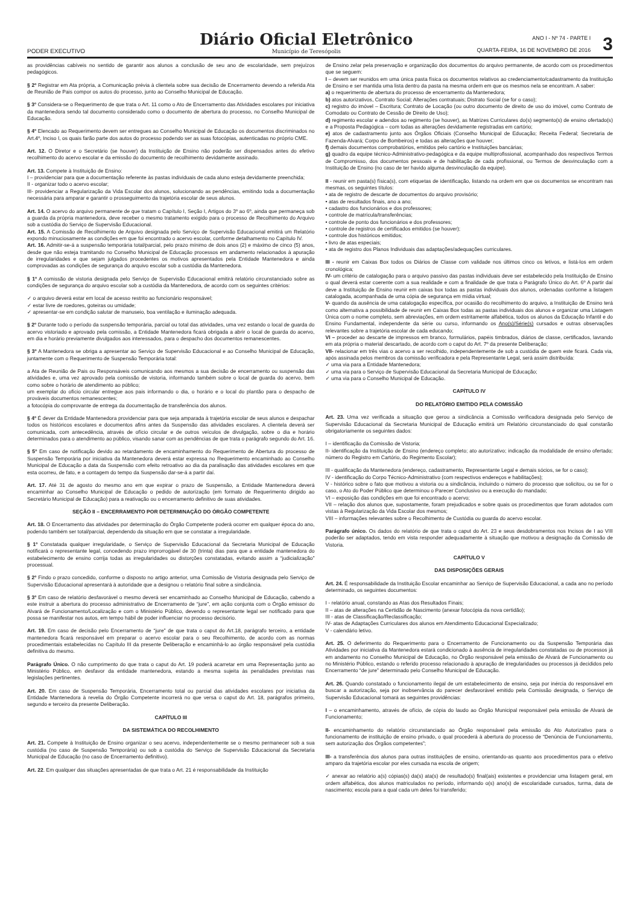PODER EXECUTIVO
Diário Oficial Eletrônico
Município de Teresópolis
ANO I - Nº 74 - PARTE I
QUARTA-FEIRA, 16 DE NOVEMBRO DE 2016
3
as providências cabíveis no sentido de garantir aos alunos a conclusão de seu ano de escolaridade, sem prejuízos pedagógicos.
§ 2º Registrar em Ata própria, a Comunicação prévia à clientela sobre sua decisão de Encerramento devendo a referida Ata de Reunião de Pais compor os autos do processo, junto ao Conselho Municipal de Educação.
§ 3º Considera-se o Requerimento de que trata o Art. 11 como o Ato de Encerramento das Atividades escolares por iniciativa da mantenedora sendo tal documento considerado como o documento de abertura do processo, no Conselho Municipal de Educação.
§ 4º Elencado ao Requerimento devem ser entregues ao Conselho Municipal de Educação os documentos discriminados no Art.4º, Inciso I, os quais farão parte dos autos do processo podendo ser as suas fotocópias, autenticadas no próprio CME.
Art. 12. O Diretor e o Secretário (se houver) da Instituição de Ensino não poderão ser dispensados antes do efetivo recolhimento do acervo escolar e da emissão do documento de recolhimento devidamente assinado.
Art. 13. Compete à Instituição de Ensino:
I – providenciar para que a documentação referente às pastas individuais de cada aluno esteja devidamente preenchida;
II - organizar todo o acervo escolar;
III- providenciar a Regularização da Vida Escolar dos alunos, solucionando as pendências, emitindo toda a documentação necessária para amparar e garantir o prosseguimento da trajetória escolar de seus alunos.
Art. 14. O acervo do arquivo permanente de que tratam o Capítulo I, Seção I, Artigos do 3º ao 6º, ainda que permaneça sob a guarda da própria mantenedora, deve receber o mesmo tratamento exigido para o processo de Recolhimento do Arquivo sob a custódia do Serviço de Supervisão Educacional.
Art. 15. A Comissão de Recolhimento de Arquivo designada pelo Serviço de Supervisão Educacional emitirá um Relatório expondo minuciosamente as condições em que foi encontrado o acervo escolar, conforme detalhamento no Capítulo IV.
Art. 16. Admitir-se-á a suspensão temporária total/parcial, pelo prazo mínimo de dois anos (2) e máximo de cinco (5) anos, desde que não esteja tramitando no Conselho Municipal de Educação processos em andamento relacionados à apuração de irregularidades e que sejam julgados procedentes os motivos apresentados pela Entidade Mantenedora e ainda comprovadas as condições de segurança do arquivo escolar sob a custódia da Mantenedora.
§ 1º A comissão de vistoria designada pelo Serviço de Supervisão Educacional emitirá relatório circunstanciado sobre as condições de segurança do arquivo escolar sob a custódia da Mantenedora, de acordo com os seguintes critérios:
✓ o arquivo deverá estar em local de acesso restrito ao funcionário responsável;
✓ estar livre de roedores, goteiras ou umidade;
✓ apresentar-se em condição salutar de manuseio, boa ventilação e iluminação adequada.
§ 2º Durante todo o período da suspensão temporária, parcial ou total das atividades, uma vez estando o local de guarda do acervo vistoriado e aprovado pela comissão, a Entidade Mantenedora ficará obrigada a abrir o local de guarda do acervo, em dia e horário previamente divulgados aos interessados, para o despacho dos documentos remanescentes.
§ 3º A Mantenedora se obriga a apresentar ao Serviço de Supervisão Educacional e ao Conselho Municipal de Educação, juntamente com o Requerimento de Suspensão Temporária total:
a Ata de Reunião de Pais ou Responsáveis comunicando aos mesmos a sua decisão de encerramento ou suspensão das atividades e, uma vez aprovado pela comissão de vistoria, informando também sobre o local de guarda do acervo, bem como sobre o horário de atendimento ao público;
um exemplar do ofício circular entregue aos pais informando o dia, o horário e o local do plantão para o despacho de prováveis documentos remanescentes;
a fotocópia do comprovante de entrega da documentação de transferência dos alunos.
§ 4º É dever da Entidade Mantenedora providenciar para que seja amparada à trajetória escolar de seus alunos e despachar todos os históricos escolares e documentos afins antes da Suspensão das atividades escolares. A clientela deverá ser comunicada, com antecedência, através de ofício circular e de outros veículos de divulgação, sobre o dia e horário determinados para o atendimento ao público, visando sanar com as pendências de que trata o parágrafo segundo do Art. 16.
§ 5º Em caso de notificação devido ao retardamento de encaminhamento do Requerimento de Abertura do processo de Suspensão Temporária por iniciativa da Mantenedora deverá estar expressa no Requerimento encaminhado ao Conselho Municipal de Educação a data da Suspensão com efeito retroativo ao dia da paralisação das atividades escolares em que esta ocorreu, de fato, e a contagem do tempo da Suspensão dar-se-á a partir daí.
Art. 17. Até 31 de agosto do mesmo ano em que expirar o prazo de Suspensão, a Entidade Mantenedora deverá encaminhar ao Conselho Municipal de Educação o pedido de autorização (em formato de Requerimento dirigido ao Secretário Municipal de Educação) para a reativação ou o encerramento definitivo de suas atividades.
SEÇÃO II – ENCERRAMENTO POR DETERMINAÇÃO DO ÓRGÃO COMPETENTE
Art. 18. O Encerramento das atividades por determinação do Órgão Competente poderá ocorrer em qualquer época do ano, podendo também ser total/parcial, dependendo da situação em que se constatar a irregularidade.
§ 1º Constatada qualquer irregularidade, o Serviço de Supervisão Educacional da Secretaria Municipal de Educação notificará o representante legal, concedendo prazo improrrogável de 30 (trinta) dias para que a entidade mantenedora do estabelecimento de ensino corrija todas as irregularidades ou distorções constatadas, evitando assim a “judicialização” processual.
§ 2º Findo o prazo concedido, conforme o disposto no artigo anterior, uma Comissão de Vistoria designada pelo Serviço de Supervisão Educacional apresentará à autoridade que a designou o relatório final sobre a sindicância.
§ 3º Em caso de relatório desfavorável o mesmo deverá ser encaminhado ao Conselho Municipal de Educação, cabendo a este instruir a abertura do processo administrativo de Encerramento de “jure”, em ação conjunta com o Órgão emissor do Alvará de Funcionamento/Localização e com o Ministério Público, devendo o representante legal ser notificado para que possa se manifestar nos autos, em tempo hábil de poder influenciar no processo decisório.
Art. 19. Em caso de decisão pelo Encerramento de “jure” de que trata o caput do Art.18, parágrafo terceiro, a entidade mantenedora ficará responsável em preparar o acervo escolar para o seu Recolhimento, de acordo com as normas procedimentais estabelecidas no Capítulo III da presente Deliberação e encaminhá-lo ao órgão responsável pela custódia definitiva do mesmo.
Parágrafo Único. O não cumprimento do que trata o caput do Art. 19 poderá acarretar em uma Representação junto ao Ministério Público, em desfavor da entidade mantenedora, estando a mesma sujeita às penalidades previstas nas legislações pertinentes.
Art. 20. Em caso de Suspensão Temporária, Encerramento total ou parcial das atividades escolares por iniciativa da Entidade Mantenedora à revelia do Órgão Competente incorrerá no que versa o caput do Art. 18, parágrafos primeiro, segundo e terceiro da presente Deliberação.
CAPÍTULO III
DA SISTEMÁTICA DO RECOLHIMENTO
Art. 21. Compete à Instituição de Ensino organizar o seu acervo, independentemente se o mesmo permanecer sob a sua custódia (no caso de Suspensão Temporária) ou sob a custódia do Serviço de Supervisão Educacional da Secretaria Municipal de Educação (no caso de Encerramento definitivo).
Art. 22. Em qualquer das situações apresentadas de que trata o Art. 21 é responsabilidade da Instituição
de Ensino zelar pela preservação e organização dos documentos do arquivo permanente, de acordo com os procedimentos que se seguem:
I – devem ser reunidos em uma única pasta física os documentos relativos ao credenciamento/cadastramento da Instituição de Ensino e ser mantida uma lista dentro da pasta na mesma ordem em que os mesmos nela se encontram. A saber:
a) o requerimento de abertura do processo de encerramento da Mantenedora;
b) atos autorizativos, Contrato Social; Alterações contratuais; Distrato Social (se for o caso);
c) registro do imóvel – Escritura; Contrato de Locação (ou outro documento de direito de uso do imóvel, como Contrato de Comodato ou Contrato de Cessão de Direito de Uso);
d) regimento escolar e adendos ao regimento (se houver), as Matrizes Curriculares do(s) segmento(s) de ensino ofertado(s) e a Proposta Pedagógica – com todas as alterações devidamente registradas em cartório;
e) atos de cadastramento junto aos Órgãos Oficiais (Conselho Municipal de Educação; Receita Federal; Secretaria de Fazenda-Alvará; Corpo de Bombeiros) e todas as alterações que houver;
f) demais documentos comprobatórios, emitidos pelo cartório e Instituições bancárias;
g) quadro da equipe técnico-Administrativo-pedagógica e da equipe multiprofissional, acompanhado dos respectivos Termos de Compromisso, dos documentos pessoais e de habilitação de cada profissional, ou Termos de desvinculação com a Instituição de Ensino (no caso de ter havido alguma desvinculação da equipe).
II - reunir em pasta(s) física(s), com etiquetas de identificação, listando na ordem em que os documentos se encontram nas mesmas, os seguintes títulos:
• ata de registro de descarte de documentos do arquivo provisório;
• atas de resultados finais, ano a ano;
• cadastro dos funcionários e dos professores;
• controle de matrícula/transferências;
• controle de ponto dos funcionários e dos professores;
• controle de registros de certificados emitidos (se houver);
• controle dos históricos emitidos;
• livro de atas especiais;
• ata de registro dos Planos Individuais das adaptações/adequações curriculares.
III - reunir em Caixas Box todos os Diários de Classe com validade nos últimos cinco os letivos, e listá-los em ordem cronológica;
IV- um critério de catalogação para o arquivo passivo das pastas individuais deve ser estabelecido pela Instituição de Ensino o qual deverá estar coerente com a sua realidade e com a finalidade de que trata o Parágrafo Único do Art. 6º A partir daí deve a Instituição de Ensino reunir em caixas box todas as pastas individuais dos alunos, ordenadas conforme a listagem catalogada, acompanhada de uma cópia de segurança em mídia virtual;
V- quando da ausência de uma catalogação específica, por ocasião do recolhimento do arquivo, a Instituição de Ensino terá como alternativa a possibilidade de reunir em Caixas Box todas as pastas individuais dos alunos e organizar uma Listagem Única com o nome completo, sem abreviações, em ordem estritamente alfabética, todos os alunos da Educação Infantil e do Ensino Fundamental, independente da série ou curso, informando os Ano(s)/Série(s) cursados e outras observações relevantes sobre a trajetória escolar de cada educando;
VI – proceder ao descarte de impressos em branco, formulários, papéis timbrados, diários de classe, certificados, lavrando em ata própria o material descartado, de acordo com o caput do Art. 7º da presente Deliberação;
VII- relacionar em três vias o acervo a ser recolhido, independentemente de sob a custódia de quem este ficará. Cada via, após assinada pelos membros da comissão verificadora e pela Representante Legal, será assim distribuída:
✓ uma via para a Entidade Mantenedora;
✓ uma via para o Serviço de Supervisão Educacional da Secretaria Municipal de Educação;
✓ uma via para o Conselho Municipal de Educação.
CAPÍTULO IV
DO RELATÓRIO EMITIDO PELA COMISSÃO
Art. 23. Uma vez verificada a situação que gerou a sindicância a Comissão verificadora designada pelo Serviço de Supervisão Educacional da Secretaria Municipal de Educação emitirá um Relatório circunstanciado do qual constarão obrigatoriamente os seguintes dados:
I – identificação da Comissão de Vistoria;
II- identificação da Instituição de Ensino (endereço completo; ato autorizativo; indicação da modalidade de ensino ofertado; número do Registro em Cartório, do Regimento Escolar);
III - qualificação da Mantenedora (endereço, cadastramento, Representante Legal e demais sócios, se for o caso);
IV - identificação do Corpo Técnico-Administrativo (com respectivos endereços e habilitações);
V - histórico sobre o fato que motivou a vistoria ou a sindicância, incluindo o número do processo que solicitou, ou se for o caso, o Ato do Poder Público que determinou o Parecer Conclusivo ou a execução do mandado;
VI – exposição das condições em que foi encontrado o acervo;
VII – relação dos alunos que, supostamente, foram prejudicados e sobre quais os procedimentos que foram adotados com vistas à Regularização da Vida Escolar dos mesmos;
VIII – informações relevantes sobre o Recolhimento de Custódia ou guarda do acervo escolar.
Parágrafo único. Os dados do relatório de que trata o caput do Art. 23 e seus desdobramentos nos Incisos de I ao VIII poderão ser adaptados, tendo em vista responder adequadamente à situação que motivou a designação da Comissão de Vistoria.
CAPÍTULO V
DAS DISPOSIÇÕES GERAIS
Art. 24. É responsabilidade da Instituição Escolar encaminhar ao Serviço de Supervisão Educacional, a cada ano no período determinado, os seguintes documentos:
I - relatório anual, constando as Atas dos Resultados Finais;
II – atas de alterações na Certidão de Nascimento (anexar fotocópia da nova certidão);
III - atas de Classificação/Reclassificação;
IV- atas de Adaptações Curriculares dos alunos em Atendimento Educacional Especializado;
V - calendário letivo.
Art. 25. O deferimento do Requerimento para o Encerramento de Funcionamento ou da Suspensão Temporária das Atividades por iniciativa da Mantenedora estará condicionado à ausência de irregularidades constatadas ou de processos já em andamento no Conselho Municipal de Educação, no Órgão responsável pela emissão de Alvará de Funcionamento ou no Ministério Público, estando o referido processo relacionado à apuração de irregularidades ou processos já decididos pelo Encerramento “de jure” determinado pelo Conselho Municipal de Educação.
Art. 26. Quando constatado o funcionamento ilegal de um estabelecimento de ensino, seja por inércia do responsável em buscar a autorização, seja por inobservância do parecer desfavorável emitido pela Comissão designada, o Serviço de Supervisão Educacional tomará as seguintes providências:
I – o encaminhamento, através de ofício, de cópia do laudo ao Órgão Municipal responsável pela emissão de Alvará de Funcionamento;
II- encaminhamento do relatório circunstanciado ao Órgão responsável pela emissão do Ato Autorizativo para o funcionamento de instituição de ensino privado, o qual procederá à abertura do processo de “Denúncia de Funcionamento, sem autorização dos Órgãos competentes”;
III- a transferência dos alunos para outras instituições de ensino, orientando-as quanto aos procedimentos para o efetivo amparo da trajetória escolar por eles cursada na escola de origem;
✓ anexar ao relatório a(s) cópias(s) da(s) ata(s) de resultado(s) final(ais) existentes e providenciar uma listagem geral, em ordem alfabética, dos alunos matriculados no período, informando o(s) ano(s) de escolaridade cursados, turma, data de nascimento; escola para a qual cada um deles foi transferido;